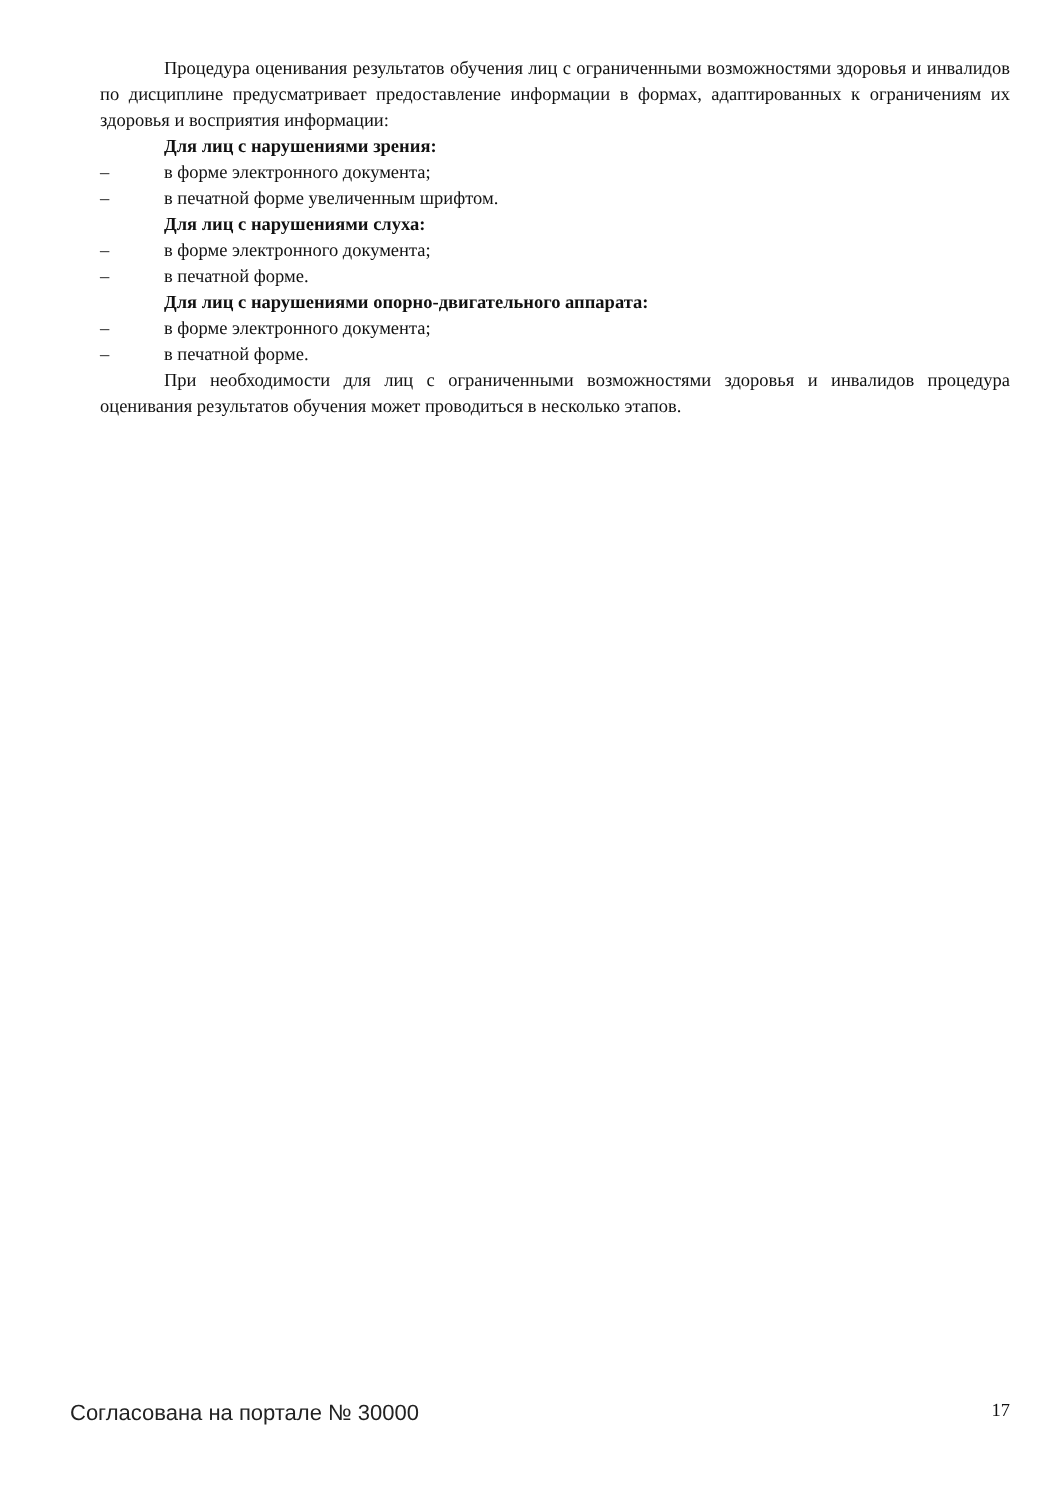Процедура оценивания результатов обучения лиц с ограниченными возможностями здоровья и инвалидов по дисциплине предусматривает предоставление информации в формах, адаптированных к ограничениям их здоровья и восприятия информации:
Для лиц с нарушениями зрения:
– в форме электронного документа;
– в печатной форме увеличенным шрифтом.
Для лиц с нарушениями слуха:
– в форме электронного документа;
– в печатной форме.
Для лиц с нарушениями опорно-двигательного аппарата:
– в форме электронного документа;
– в печатной форме.
При необходимости для лиц с ограниченными возможностями здоровья и инвалидов процедура оценивания результатов обучения может проводиться в несколько этапов.
Согласована на портале № 30000 17